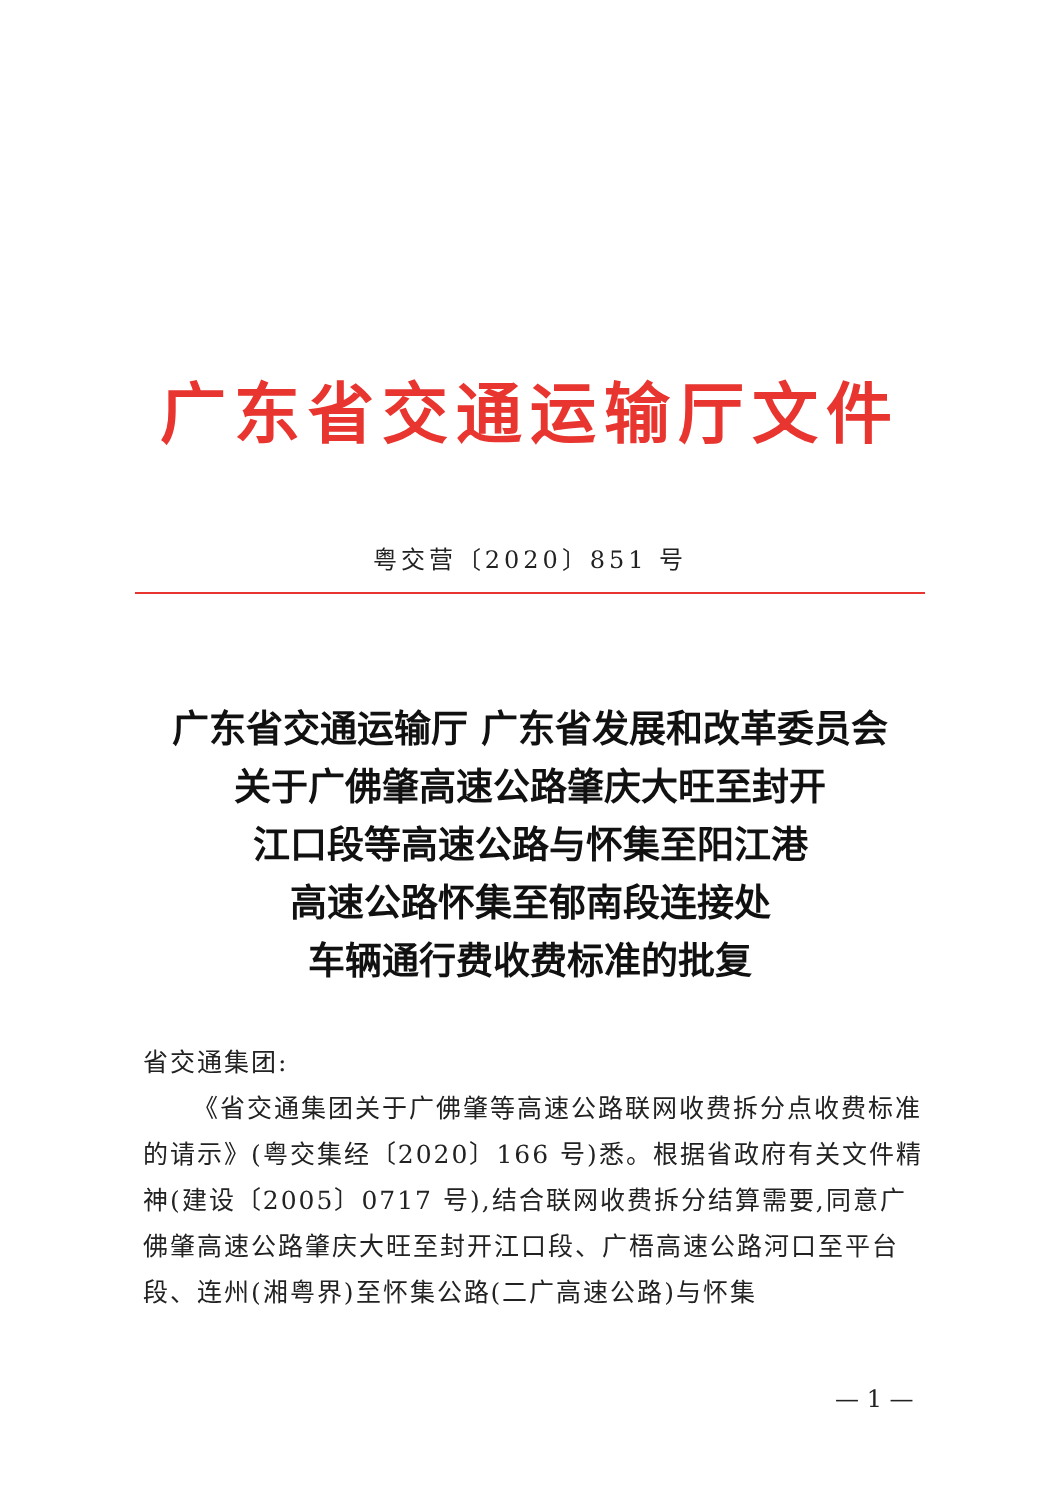广东省交通运输厅文件
粤交营〔2020〕851 号
广东省交通运输厅 广东省发展和改革委员会
关于广佛肇高速公路肇庆大旺至封开
江口段等高速公路与怀集至阳江港
高速公路怀集至郁南段连接处
车辆通行费收费标准的批复
省交通集团:
《省交通集团关于广佛肇等高速公路联网收费拆分点收费标准的请示》(粤交集经〔2020〕166 号)悉。根据省政府有关文件精神(建设〔2005〕0717 号),结合联网收费拆分结算需要,同意广佛肇高速公路肇庆大旺至封开江口段、广梧高速公路河口至平台段、连州(湘粤界)至怀集公路(二广高速公路)与怀集
— 1 —